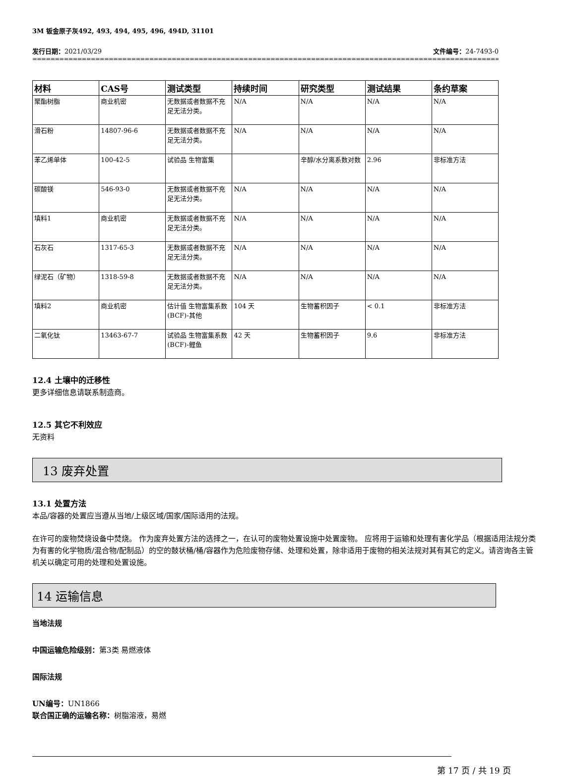3M 钣金原子灰492, 493, 494, 495, 496, 494D, 31101
发行日期：2021/03/29 文件编号：24-7493-0
==================================================================================================================================
| 材料 | CAS号 | 测试类型 | 持续时间 | 研究类型 | 测试结果 | 条约草案 |
| --- | --- | --- | --- | --- | --- | --- |
| 聚酯树脂 | 商业机密 | 无数据或者数据不充足无法分类。 | N/A | N/A | N/A | N/A |
| 滑石粉 | 14807-96-6 | 无数据或者数据不充足无法分类。 | N/A | N/A | N/A | N/A |
| 苯乙烯单体 | 100-42-5 | 试验品 生物富集 | | 辛醇/水分离系数对数 | 2.96 | 非标准方法 |
| 碳酸镁 | 546-93-0 | 无数据或者数据不充足无法分类。 | N/A | N/A | N/A | N/A |
| 填料1 | 商业机密 | 无数据或者数据不充足无法分类。 | N/A | N/A | N/A | N/A |
| 石灰石 | 1317-65-3 | 无数据或者数据不充足无法分类。 | N/A | N/A | N/A | N/A |
| 绿泥石（矿物） | 1318-59-8 | 无数据或者数据不充足无法分类。 | N/A | N/A | N/A | N/A |
| 填料2 | 商业机密 | 估计值 生物富集系数(BCF)-其他 | 104 天 | 生物蓄积因子 | < 0.1 | 非标准方法 |
| 二氧化钛 | 13463-67-7 | 试验品 生物富集系数(BCF)-鲤鱼 | 42 天 | 生物蓄积因子 | 9.6 | 非标准方法 |
12.4 土壤中的迁移性
更多详细信息请联系制造商。
12.5 其它不利效应
无资料
13 废弃处置
13.1 处置方法
本品/容器的处置应当遵从当地/上级区域/国家/国际适用的法规。
在许可的废物焚烧设备中焚烧。 作为废弃处置方法的选择之一，在认可的废物处置设施中处置废物。 应将用于运输和处理有害化学品（根据适用法规分类为有害的化学物质/混合物/配制品）的空的鼓状桶/桶/容器作为危险废物存储、处理和处置，除非适用于废物的相关法规对其有其它的定义。请咨询各主管机关以确定可用的处理和处置设施。
14 运输信息
当地法规
中国运输危险级别：第3类 易燃液体
国际法规
UN编号：UN1866
联合国正确的运输名称：树脂溶液，易燃
第 17 页 / 共 19 页